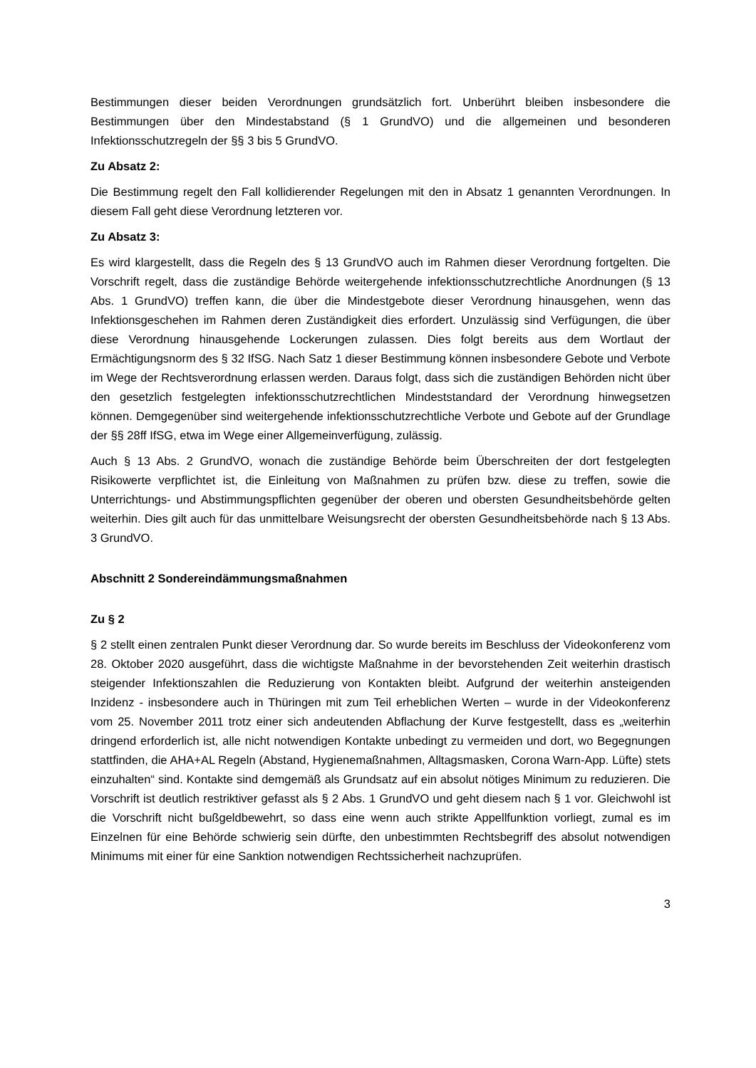Bestimmungen dieser beiden Verordnungen grundsätzlich fort. Unberührt bleiben insbesondere die Bestimmungen über den Mindestabstand (§ 1 GrundVO) und die allgemeinen und besonderen Infektionsschutzregeln der §§ 3 bis 5 GrundVO.
Zu Absatz 2:
Die Bestimmung regelt den Fall kollidierender Regelungen mit den in Absatz 1 genannten Verordnungen. In diesem Fall geht diese Verordnung letzteren vor.
Zu Absatz 3:
Es wird klargestellt, dass die Regeln des § 13 GrundVO auch im Rahmen dieser Verordnung fortgelten. Die Vorschrift regelt, dass die zuständige Behörde weitergehende infektionsschutzrechtliche Anordnungen (§ 13 Abs. 1 GrundVO) treffen kann, die über die Mindestgebote dieser Verordnung hinausgehen, wenn das Infektionsgeschehen im Rahmen deren Zuständigkeit dies erfordert. Unzulässig sind Verfügungen, die über diese Verordnung hinausgehende Lockerungen zulassen. Dies folgt bereits aus dem Wortlaut der Ermächtigungsnorm des § 32 IfSG. Nach Satz 1 dieser Bestimmung können insbesondere Gebote und Verbote im Wege der Rechtsverordnung erlassen werden. Daraus folgt, dass sich die zuständigen Behörden nicht über den gesetzlich festgelegten infektionsschutzrechtlichen Mindeststandard der Verordnung hinwegsetzen können. Demgegenüber sind weitergehende infektionsschutzrechtliche Verbote und Gebote auf der Grundlage der §§ 28ff IfSG, etwa im Wege einer Allgemeinverfügung, zulässig.
Auch § 13 Abs. 2 GrundVO, wonach die zuständige Behörde beim Überschreiten der dort festgelegten Risikowerte verpflichtet ist, die Einleitung von Maßnahmen zu prüfen bzw. diese zu treffen, sowie die Unterrichtungs- und Abstimmungspflichten gegenüber der oberen und obersten Gesundheitsbehörde gelten weiterhin. Dies gilt auch für das unmittelbare Weisungsrecht der obersten Gesundheitsbehörde nach § 13 Abs. 3 GrundVO.
Abschnitt 2 Sondereindämmungsmaßnahmen
Zu § 2
§ 2 stellt einen zentralen Punkt dieser Verordnung dar. So wurde bereits im Beschluss der Videokonferenz vom 28. Oktober 2020 ausgeführt, dass die wichtigste Maßnahme in der bevorstehenden Zeit weiterhin drastisch steigender Infektionszahlen die Reduzierung von Kontakten bleibt. Aufgrund der weiterhin ansteigenden Inzidenz - insbesondere auch in Thüringen mit zum Teil erheblichen Werten – wurde in der Videokonferenz vom 25. November 2011 trotz einer sich andeutenden Abflachung der Kurve festgestellt, dass es „weiterhin dringend erforderlich ist, alle nicht notwendigen Kontakte unbedingt zu vermeiden und dort, wo Begegnungen stattfinden, die AHA+AL Regeln (Abstand, Hygienemaßnahmen, Alltagsmasken, Corona Warn-App. Lüfte) stets einzuhalten“ sind. Kontakte sind demgemäß als Grundsatz auf ein absolut nötiges Minimum zu reduzieren. Die Vorschrift ist deutlich restriktiver gefasst als § 2 Abs. 1 GrundVO und geht diesem nach § 1 vor. Gleichwohl ist die Vorschrift nicht bußgeldbewehrt, so dass eine wenn auch strikte Appellfunktion vorliegt, zumal es im Einzelnen für eine Behörde schwierig sein dürfte, den unbestimmten Rechtsbegriff des absolut notwendigen Minimums mit einer für eine Sanktion notwendigen Rechtssicherheit nachzuprüfen.
3